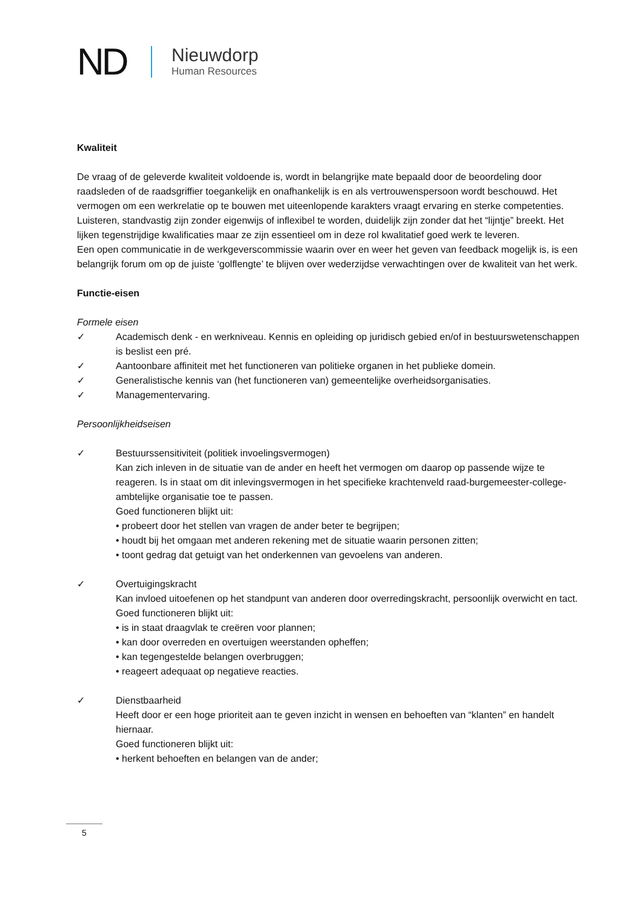ND
Nieuwdorp
Human Resources
Kwaliteit
De vraag of de geleverde kwaliteit voldoende is, wordt in belangrijke mate bepaald door de beoordeling door raadsleden of de raadsgriffier toegankelijk en onafhankelijk is en als vertrouwenspersoon wordt beschouwd. Het vermogen om een werkrelatie op te bouwen met uiteenlopende karakters vraagt ervaring en sterke competenties. Luisteren, standvastig zijn zonder eigenwijs of inflexibel te worden, duidelijk zijn zonder dat het “lijntje” breekt. Het lijken tegenstrijdige kwalificaties maar ze zijn essentieel om in deze rol kwalitatief goed werk te leveren.
Een open communicatie in de werkgeverscommissie waarin over en weer het geven van feedback mogelijk is, is een belangrijk forum om op de juiste ‘golflengte’ te blijven over wederzijdse verwachtingen over de kwaliteit van het werk.
Functie-eisen
Formele eisen
✓ Academisch denk - en werkniveau. Kennis en opleiding op juridisch gebied en/of in bestuurswetenschappen is beslist een pré.
✓ Aantoonbare affiniteit met het functioneren van politieke organen in het publieke domein.
✓ Generalistische kennis van (het functioneren van) gemeentelijke overheidsorganisaties.
✓ Managementervaring.
Persoonlijkheidseisen
✓ Bestuurssensitiviteit (politiek invoelingsvermogen)
Kan zich inleven in de situatie van de ander en heeft het vermogen om daarop op passende wijze te reageren. Is in staat om dit inlevingsvermogen in het specifieke krachtenveld raad-burgemeester-college-ambtelijke organisatie toe te passen.
Goed functioneren blijkt uit:
• probeert door het stellen van vragen de ander beter te begrijpen;
• houdt bij het omgaan met anderen rekening met de situatie waarin personen zitten;
• toont gedrag dat getuigt van het onderkennen van gevoelens van anderen.
✓ Overtuigingskracht
Kan invloed uitoefenen op het standpunt van anderen door overredingskracht, persoonlijk overwicht en tact.
Goed functioneren blijkt uit:
• is in staat draagvlak te creëren voor plannen;
• kan door overreden en overtuigen weerstanden opheffen;
• kan tegengestelde belangen overbruggen;
• reageert adequaat op negatieve reacties.
✓ Dienstbaarheid
Heeft door er een hoge prioriteit aan te geven inzicht in wensen en behoeften van “klanten” en handelt hiernaar.
Goed functioneren blijkt uit:
• herkent behoeften en belangen van de ander;
5